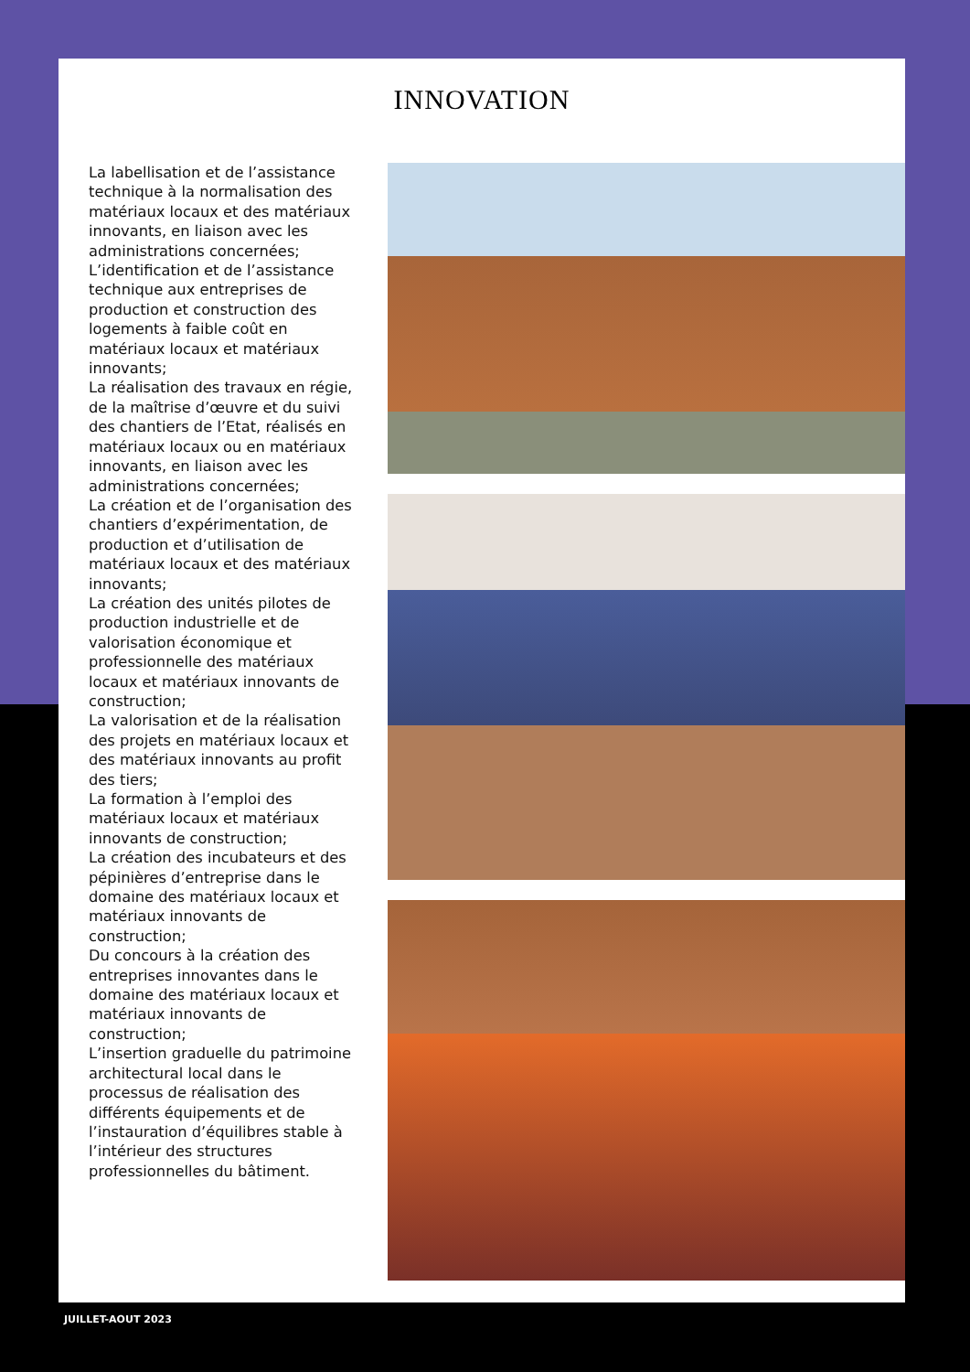INNOVATION
La labellisation et de l’assistance technique à la normalisation des matériaux locaux et des matériaux innovants, en liaison avec les administrations concernées;
L’identification et de l’assistance technique aux entreprises de production et construction des logements à faible coût en matériaux locaux et matériaux innovants;
La réalisation des travaux en régie, de la maîtrise d’œuvre et du suivi des chantiers de l’Etat, réalisés en matériaux locaux ou en matériaux innovants, en liaison avec les administrations concernées;
La création et de l’organisation des chantiers d’expérimentation, de production et d’utilisation de matériaux locaux et des matériaux innovants;
La création des unités pilotes de production industrielle et de valorisation économique et professionnelle des matériaux locaux et matériaux innovants de construction;
La valorisation et de la réalisation des projets en matériaux locaux et des matériaux innovants au profit des tiers;
La formation à l’emploi des matériaux locaux et matériaux innovants de construction;
La création des incubateurs et des pépinières d’entreprise dans le domaine des matériaux locaux et matériaux innovants de construction;
Du concours à la création des entreprises innovantes dans le domaine des matériaux locaux et matériaux innovants de construction;
L’insertion graduelle du patrimoine architectural local dans le processus de réalisation des différents équipements et de l’instauration d’équilibres stable à l’intérieur des structures professionnelles du bâtiment.
JUILLET-AOUT 2023